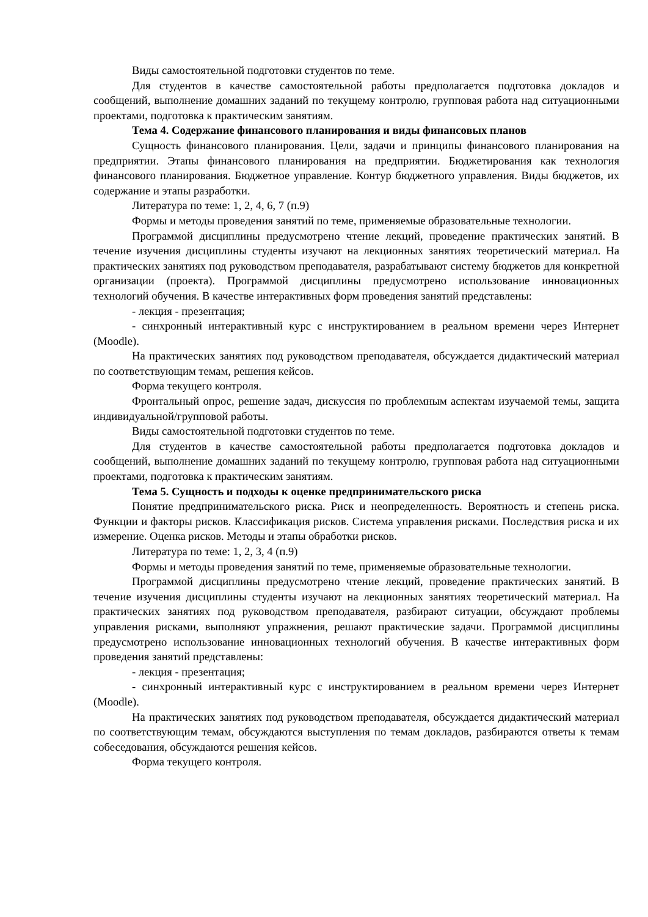Виды самостоятельной подготовки студентов по теме.
Для студентов в качестве самостоятельной работы предполагается подготовка докладов и сообщений, выполнение домашних заданий по текущему контролю, групповая работа над ситуационными проектами, подготовка к практическим занятиям.
Тема 4. Содержание финансового планирования и виды финансовых планов
Сущность финансового планирования. Цели, задачи и принципы финансового планирования на предприятии. Этапы финансового планирования на предприятии. Бюджетирования как технология финансового планирования. Бюджетное управление. Контур бюджетного управления. Виды бюджетов, их содержание и этапы разработки.
Литература по теме: 1, 2, 4, 6, 7 (п.9)
Формы и методы проведения занятий по теме, применяемые образовательные технологии.
Программой дисциплины предусмотрено чтение лекций, проведение практических занятий. В течение изучения дисциплины студенты изучают на лекционных занятиях теоретический материал. На практических занятиях под руководством преподавателя, разрабатывают систему бюджетов для конкретной организации (проекта). Программой дисциплины предусмотрено использование инновационных технологий обучения. В качестве интерактивных форм проведения занятий представлены:
- лекция - презентация;
- синхронный интерактивный курс с инструктированием в реальном времени через Интернет (Moodle).
На практических занятиях под руководством преподавателя, обсуждается дидактический материал по соответствующим темам, решения кейсов.
Форма текущего контроля.
Фронтальный опрос, решение задач, дискуссия по проблемным аспектам изучаемой темы, защита индивидуальной/групповой работы.
Виды самостоятельной подготовки студентов по теме.
Для студентов в качестве самостоятельной работы предполагается подготовка докладов и сообщений, выполнение домашних заданий по текущему контролю, групповая работа над ситуационными проектами, подготовка к практическим занятиям.
Тема 5. Сущность и подходы к оценке предпринимательского риска
Понятие предпринимательского риска. Риск и неопределенность. Вероятность и степень риска. Функции и факторы рисков. Классификация рисков. Система управления рисками. Последствия риска и их измерение. Оценка рисков. Методы и этапы обработки рисков.
Литература по теме: 1, 2, 3, 4 (п.9)
Формы и методы проведения занятий по теме, применяемые образовательные технологии.
Программой дисциплины предусмотрено чтение лекций, проведение практических занятий. В течение изучения дисциплины студенты изучают на лекционных занятиях теоретический материал. На практических занятиях под руководством преподавателя, разбирают ситуации, обсуждают проблемы управления рисками, выполняют упражнения, решают практические задачи. Программой дисциплины предусмотрено использование инновационных технологий обучения. В качестве интерактивных форм проведения занятий представлены:
- лекция - презентация;
- синхронный интерактивный курс с инструктированием в реальном времени через Интернет (Moodle).
На практических занятиях под руководством преподавателя, обсуждается дидактический материал по соответствующим темам, обсуждаются выступления по темам докладов, разбираются ответы к темам собеседования, обсуждаются решения кейсов.
Форма текущего контроля.